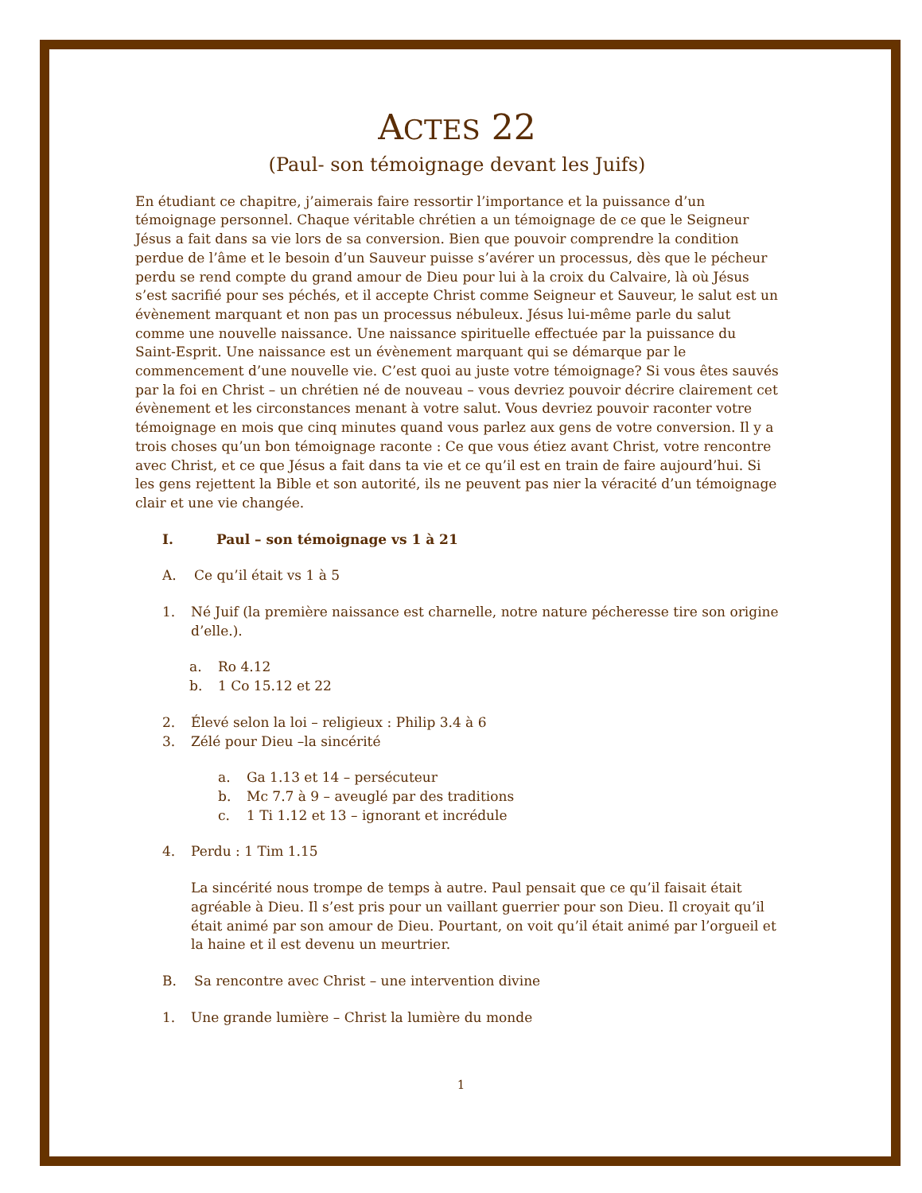ACTES 22
(Paul- son témoignage devant les Juifs)
En étudiant ce chapitre, j’aimerais faire ressortir l’importance et la puissance d’un témoignage personnel. Chaque véritable chrétien a un témoignage de ce que le Seigneur Jésus a fait dans sa vie lors de sa conversion. Bien que pouvoir comprendre la condition perdue de l’âme et le besoin d’un Sauveur puisse s’avérer un processus, dès que le pécheur perdu se rend compte du grand amour de Dieu pour lui à la croix du Calvaire, là où Jésus s’est sacrifié pour ses péchés, et il accepte Christ comme Seigneur et Sauveur, le salut est un évènement marquant et non pas un processus nébuleux. Jésus lui-même parle du salut comme une nouvelle naissance. Une naissance spirituelle effectuée par la puissance du Saint-Esprit. Une naissance est un évènement marquant qui se démarque par le commencement d’une nouvelle vie. C’est quoi au juste votre témoignage? Si vous êtes sauvés par la foi en Christ – un chrétien né de nouveau – vous devriez pouvoir décrire clairement cet évènement et les circonstances menant à votre salut. Vous devriez pouvoir raconter votre témoignage en mois que cinq minutes quand vous parlez aux gens de votre conversion. Il y a trois choses qu’un bon témoignage raconte : Ce que vous étiez avant Christ, votre rencontre avec Christ, et ce que Jésus a fait dans ta vie et ce qu’il est en train de faire aujourd’hui. Si les gens rejettent la Bible et son autorité, ils ne peuvent pas nier la véracité d’un témoignage clair et une vie changée.
I. Paul – son témoignage vs 1 à 21
A. Ce qu’il était vs 1 à 5
1. Né Juif (la première naissance est charnelle, notre nature pécheresse tire son origine d’elle.).
a. Ro 4.12
b. 1 Co 15.12 et 22
2. Élevé selon la loi – religieux : Philip 3.4 à 6
3. Zélé pour Dieu –la sincérité
a. Ga 1.13 et 14 – persécuteur
b. Mc 7.7 à 9 – aveuglé par des traditions
c. 1 Ti 1.12 et 13 – ignorant et incrédule
4. Perdu : 1 Tim 1.15
La sincérité nous trompe de temps à autre. Paul pensait que ce qu’il faisait était agréable à Dieu. Il s’est pris pour un vaillant guerrier pour son Dieu. Il croyait qu’il était animé par son amour de Dieu. Pourtant, on voit qu’il était animé par l’orgueil et la haine et il est devenu un meurtrier.
B. Sa rencontre avec Christ – une intervention divine
1. Une grande lumière – Christ la lumière du monde
1